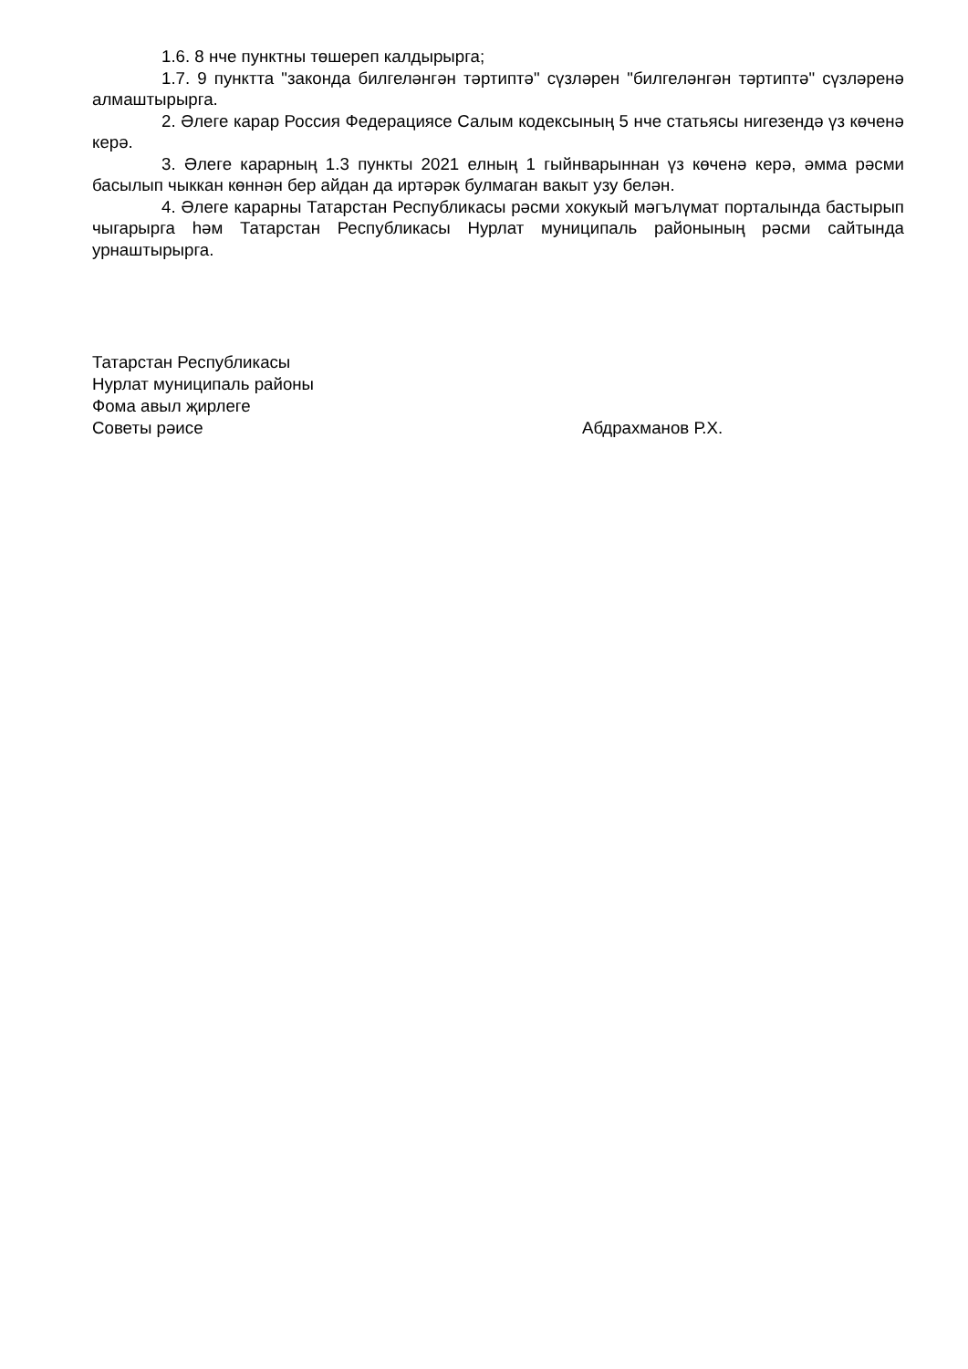1.6. 8 нче пунктны төшереп калдырырга;
1.7. 9 пунктта "законда билгеләнгән тәртиптә" сүзләрен "билгеләнгән тәртиптә" сүзләренә алмаштырырга.
2. Әлеге карар Россия Федерациясе Салым кодексының 5 нче статьясы нигезендә үз көченә керә.
3. Әлеге карарның 1.3 пункты 2021 елның 1 гыйнварыннан үз көченә керә, әмма рәсми басылып чыккан көннән бер айдан да иртәрәк булмаган вакыт узу белән.
4. Әлеге карарны Татарстан Республикасы рәсми хокукый мәгълүмат порталында бастырып чыгарырга һәм Татарстан Республикасы Нурлат муниципаль районының рәсми сайтында урнаштырырга.
Татарстан Республикасы
Нурлат муниципаль районы
Фома авыл җирлеге
Советы рәисе Абдрахманов Р.Х.